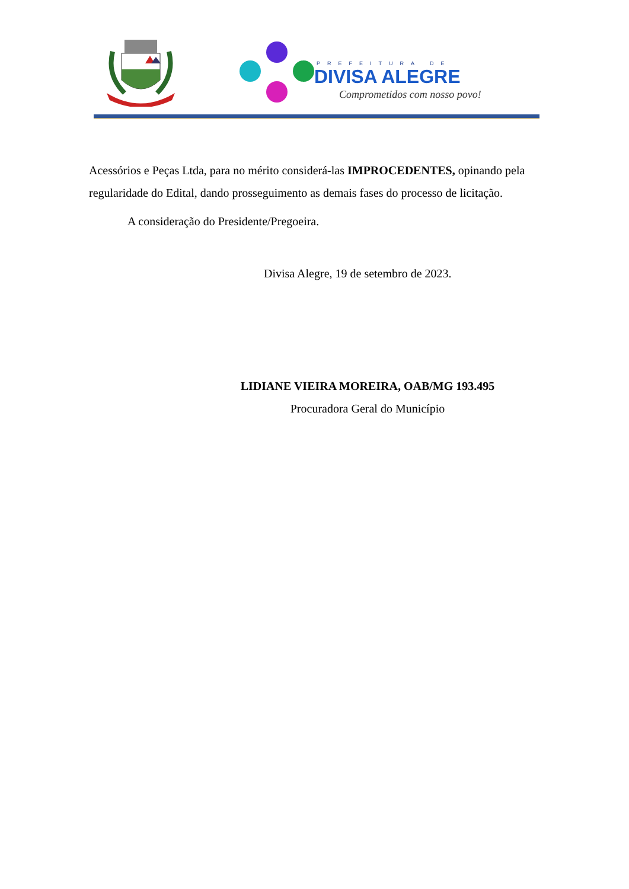PREFEITURA DE
DIVISA ALEGRE
Comprometidos com nosso povo!
Acessórios e Peças Ltda, para no mérito considerá-las IMPROCEDENTES, opinando pela regularidade do Edital, dando prosseguimento as demais fases do processo de licitação.
A consideração do Presidente/Pregoeira.
Divisa Alegre, 19 de setembro de 2023.
LIDIANE VIEIRA MOREIRA, OAB/MG 193.495
Procuradora Geral do Município